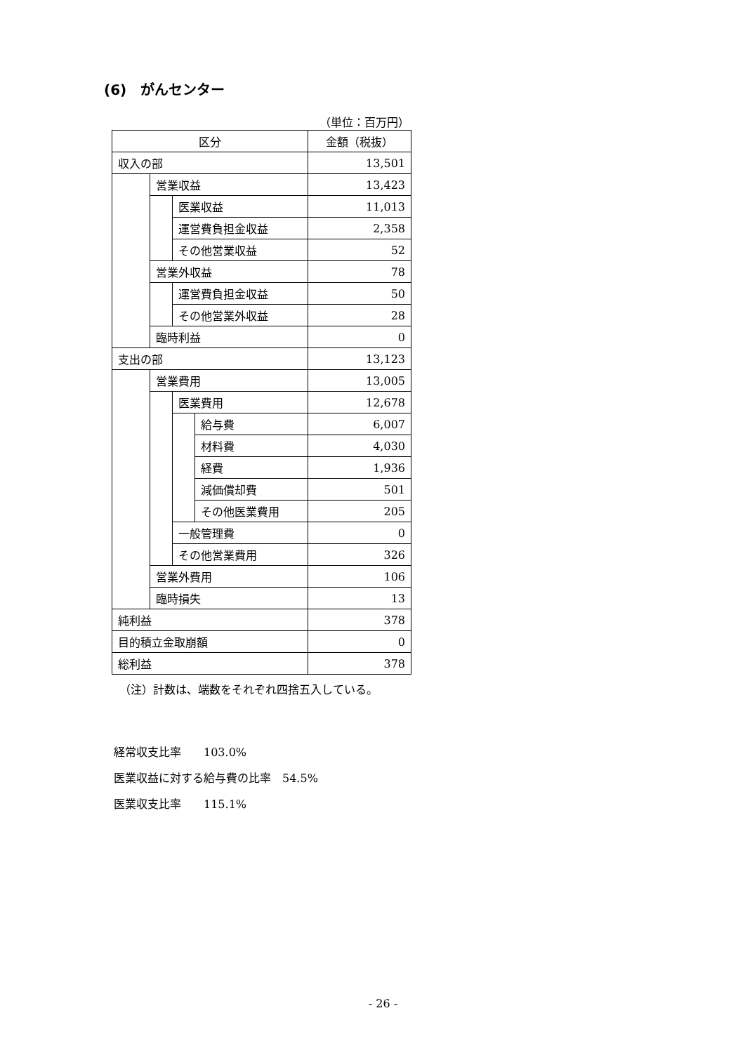(6)　がんセンター
（単位：百万円）
| 区分 | | | | 金額（税抜） |
| 収入の部 | | | | 13,501 |
| | 営業収益 | | | 13,423 |
| | | 医業収益 | | 11,013 |
| | | 運営費負担金収益 | | 2,358 |
| | | その他営業収益 | | 52 |
| | 営業外収益 | | | 78 |
| | | 運営費負担金収益 | | 50 |
| | | その他営業外収益 | | 28 |
| | 臨時利益 | | | 0 |
| 支出の部 | | | | 13,123 |
| | 営業費用 | | | 13,005 |
| | | 医業費用 | | 12,678 |
| | | | 給与費 | 6,007 |
| | | | 材料費 | 4,030 |
| | | | 経費 | 1,936 |
| | | | 減価償却費 | 501 |
| | | | その他医業費用 | 205 |
| | | 一般管理費 | | 0 |
| | | その他営業費用 | | 326 |
| | 営業外費用 | | | 106 |
| | 臨時損失 | | | 13 |
| 純利益 | | | | 378 |
| 目的積立金取崩額 | | | | 0 |
| 総利益 | | | | 378 |
（注）計数は、端数をそれぞれ四捨五入している。
経常収支比率　　103.0%
医業収益に対する給与費の比率　54.5%
医業収支比率　　115.1%
- 26 -